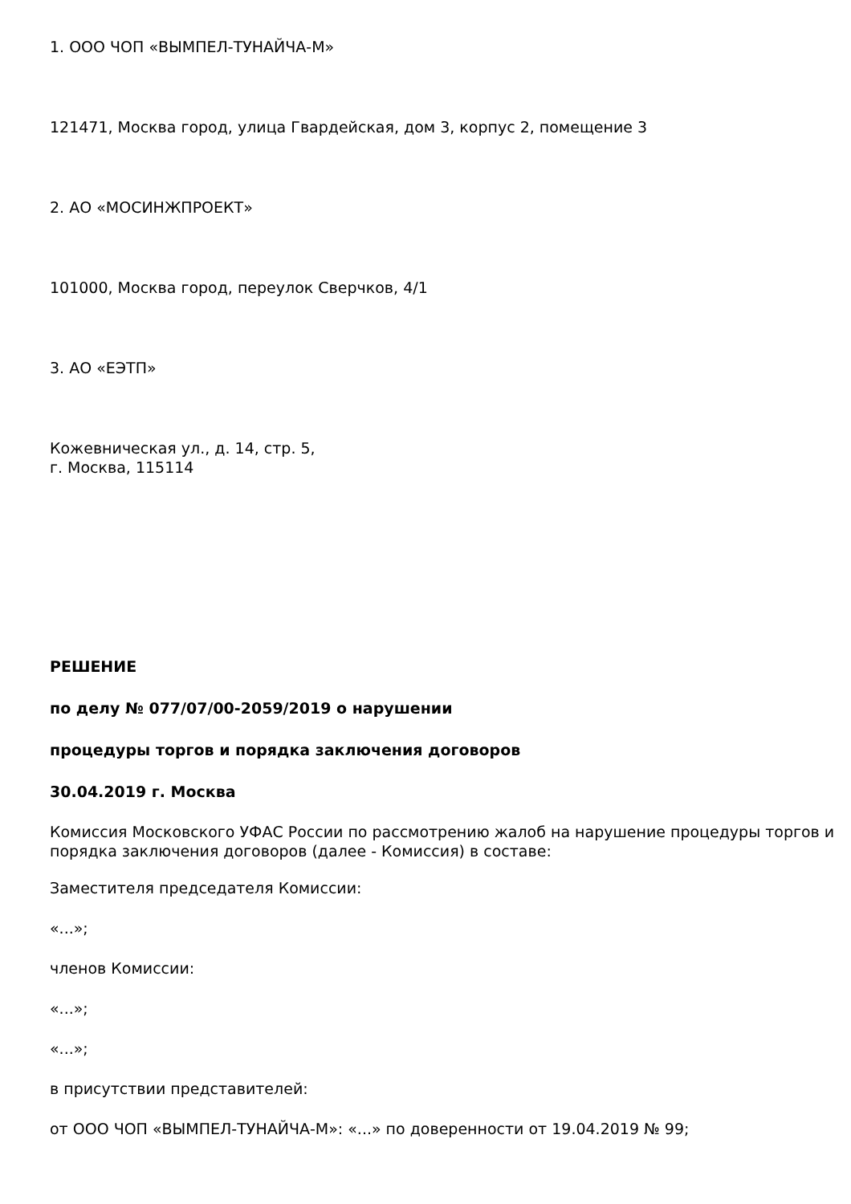1. ООО ЧОП «ВЫМПЕЛ-ТУНАЙЧА-М»
121471, Москва город, улица Гвардейская, дом 3, корпус 2, помещение 3
2. АО «МОСИНЖПРОЕКТ»
101000, Москва город, переулок Сверчков, 4/1
3. АО «ЕЭТП»
Кожевническая ул., д. 14, стр. 5,
г. Москва, 115114
РЕШЕНИЕ
по делу № 077/07/00-2059/2019 о нарушении
процедуры торгов и порядка заключения договоров
30.04.2019 г. Москва
Комиссия Московского УФАС России по рассмотрению жалоб на нарушение процедуры торгов и порядка заключения договоров (далее - Комиссия) в составе:
Заместителя председателя Комиссии:
«...»;
членов Комиссии:
«...»;
«...»;
в присутствии представителей:
от ООО ЧОП «ВЫМПЕЛ-ТУНАЙЧА-М»: «...» по доверенности от 19.04.2019 № 99;